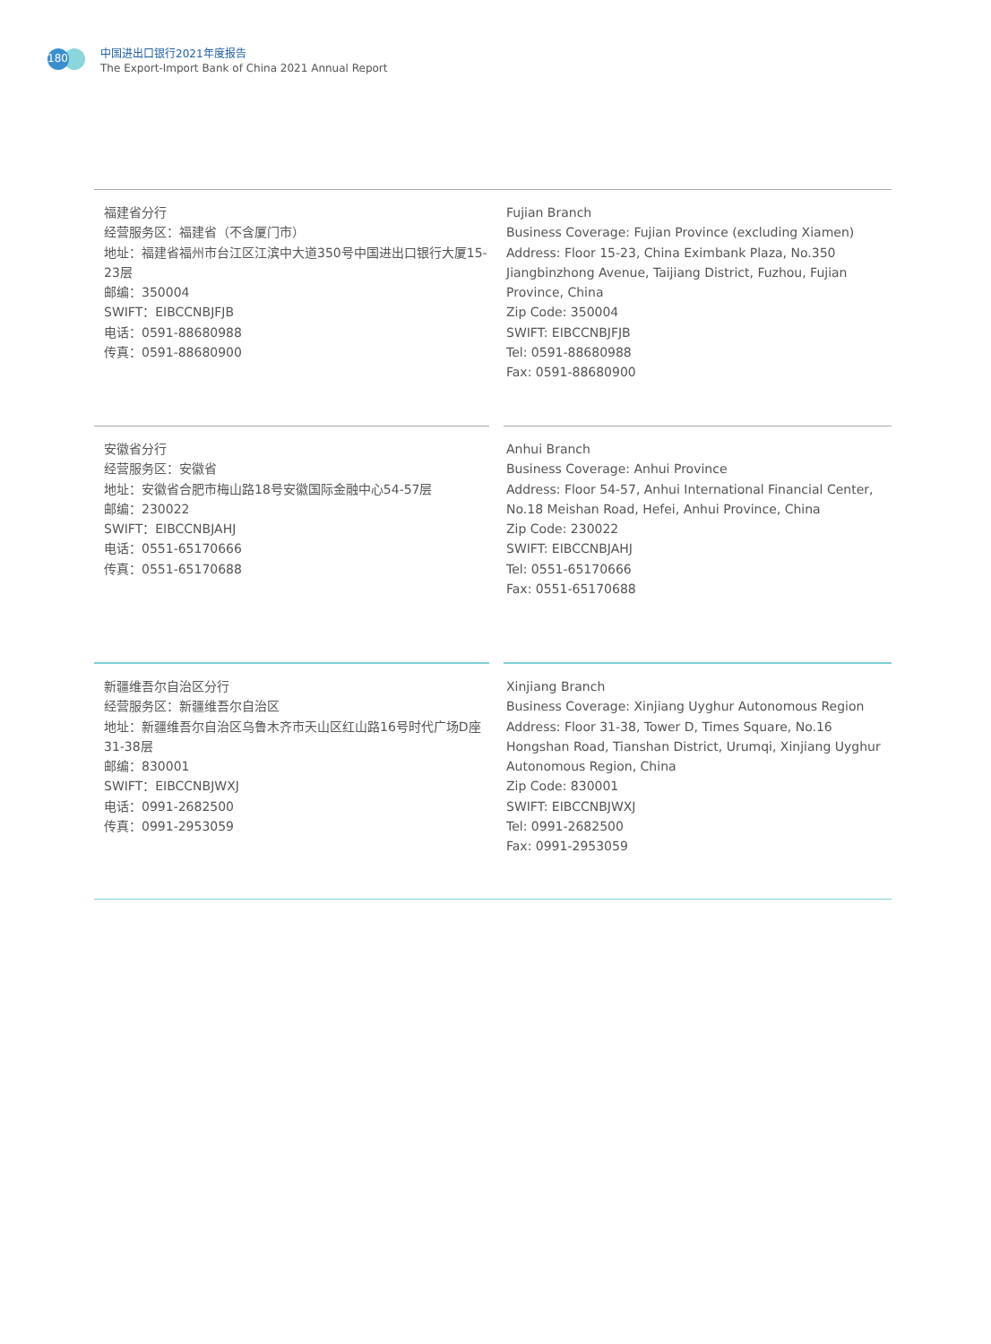180
中国进出口银行2021年度报告
The Export-Import Bank of China 2021 Annual Report
福建省分行
经营服务区：福建省（不含厦门市）
地址：福建省福州市台江区江滨中大道350号中国进出口银行大厦15-23层
邮编：350004
SWIFT：EIBCCNBJFJB
电话：0591-88680988
传真：0591-88680900
Fujian Branch
Business Coverage: Fujian Province (excluding Xiamen)
Address: Floor 15-23, China Eximbank Plaza, No.350 Jiangbinzhong Avenue, Taijiang District, Fuzhou, Fujian Province, China
Zip Code: 350004
SWIFT: EIBCCNBJFJB
Tel: 0591-88680988
Fax: 0591-88680900
安徽省分行
经营服务区：安徽省
地址：安徽省合肥市梅山路18号安徽国际金融中心54-57层
邮编：230022
SWIFT：EIBCCNBJAHJ
电话：0551-65170666
传真：0551-65170688
Anhui Branch
Business Coverage: Anhui Province
Address: Floor 54-57, Anhui International Financial Center, No.18 Meishan Road, Hefei, Anhui Province, China
Zip Code: 230022
SWIFT: EIBCCNBJAHJ
Tel: 0551-65170666
Fax: 0551-65170688
新疆维吾尔自治区分行
经营服务区：新疆维吾尔自治区
地址：新疆维吾尔自治区乌鲁木齐市天山区红山路16号时代广场D座31-38层
邮编：830001
SWIFT：EIBCCNBJWXJ
电话：0991-2682500
传真：0991-2953059
Xinjiang Branch
Business Coverage: Xinjiang Uyghur Autonomous Region
Address: Floor 31-38, Tower D, Times Square, No.16 Hongshan Road, Tianshan District, Urumqi, Xinjiang Uyghur Autonomous Region, China
Zip Code: 830001
SWIFT: EIBCCNBJWXJ
Tel: 0991-2682500
Fax: 0991-2953059